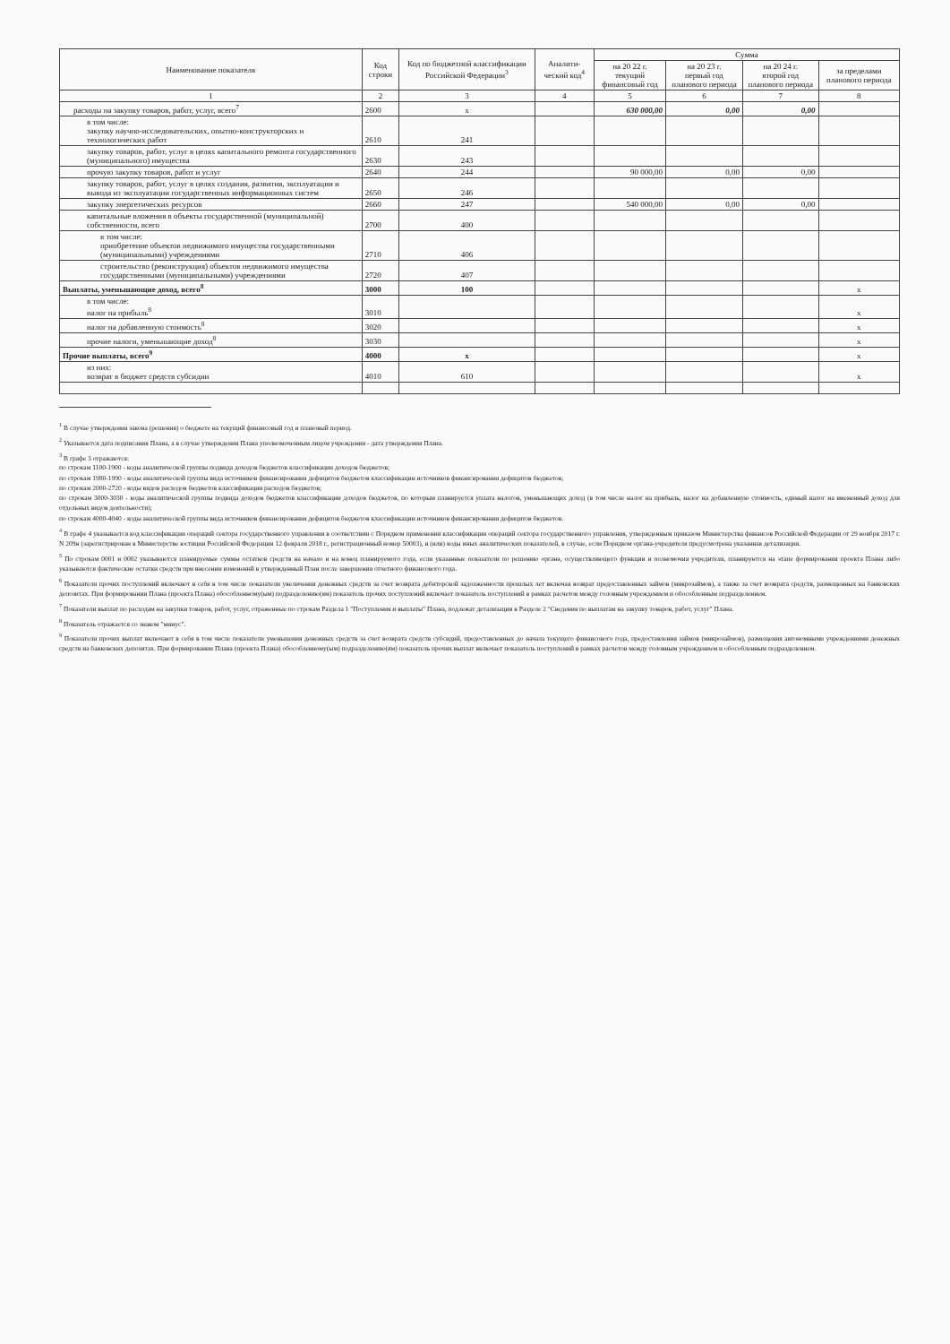| Наименование показателя | Код строки | Код по бюджетной классификации Российской Федерации<sup>3</sup> | Аналити-ческий код<sup>4</sup> | Сумма | | | |
| --- | --- | --- | --- | --- | --- | --- | --- |
| | | | | на 20 22 г. текущий финансовый год | на 20 23 г. первый год планового периода | на 20 24 г. второй год планового периода | за пределами планового периода |
| 1 | 2 | 3 | 4 | 5 | 6 | 7 | 8 |
| расходы на закупку товаров, работ, услуг, всего<sup>7</sup> | 2600 | x | | 630 000,00 | 0,00 | 0,00 | |
| в том числе: закупку научно-исследовательских, опытно-конструкторских и технологических работ | 2610 | 241 | | | | | |
| закупку товаров, работ, услуг в целях капитального ремонта государственного (муниципального) имущества | 2630 | 243 | | | | | |
| прочую закупку товаров, работ и услуг | 2640 | 244 | | 90 000,00 | 0,00 | 0,00 | |
| закупку товаров, работ, услуг в целях создания, развития, эксплуатации и вывода из эксплуатации государственных информационных систем | 2650 | 246 | | | | | |
| закупку энергетических ресурсов | 2660 | 247 | | 540 000,00 | 0,00 | 0,00 | |
| капитальные вложения в объекты государственной (муниципальной) собственности, всего | 2700 | 400 | | | | | |
| в том числе: приобретение объектов недвижимого имущества государственными (муниципальными) учреждениями | 2710 | 406 | | | | | |
| строительство (реконструкция) объектов недвижимого имущества государственными (муниципальными) учреждениями | 2720 | 407 | | | | | |
| Выплаты, уменьшающие доход, всего<sup>8</sup> | 3000 | 100 | | | | | x |
| в том числе: налог на прибыль<sup>8</sup> | 3010 | | | | | | x |
| налог на добавленную стоимость<sup>8</sup> | 3020 | | | | | | x |
| прочие налоги, уменьшающие доход<sup>8</sup> | 3030 | | | | | | x |
| Прочие выплаты, всего<sup>9</sup> | 4000 | x | | | | | x |
| из них: возврат в бюджет средств субсидии | 4010 | 610 | | | | | x |
<sup>1</sup> В случае утверждения закона (решения) о бюджете на текущий финансовый год и плановый период.
<sup>2</sup> Указывается дата подписания Плана, а в случае утверждения Плана уполномоченным лицом учреждения - дата утверждения Плана.
<sup>3</sup> В графе 3 отражаются:
по строкам 1100-1900 - коды аналитической группы подвида доходов бюджетов классификации доходов бюджетов;
по строкам 1980-1990 - коды аналитической группы вида источников финансирования дефицитов бюджетов классификации источников финансирования дефицитов бюджетов;
по строкам 2000-2720 - коды видов расходов бюджетов классификации расходов бюджетов;
по строкам 3000-3030 - коды аналитической группы подвида доходов бюджетов классификации доходов бюджетов, по которым планируется уплата налогов, уменьшающих доход (в том числе налог на прибыль, налог на добавленную стоимость, единый налог на вмененный доход для отдельных видов деятельности);
по строкам 4000-4040 - коды аналитической группы вида источников финансирования дефицитов бюджетов классификации источников финансирования дефицитов бюджетов.
<sup>4</sup> В графе 4 указывается код классификации операций сектора государственного управления в соответствии с Порядком применения классификации операций сектора государственного управления, утвержденным приказом Министерства финансов Российской Федерации от 29 ноября 2017 г. N 209н (зарегистрирован в Министерстве юстиции Российской Федерации 12 февраля 2018 г., регистрационный номер 50003), и (или) коды иных аналитических показателей, в случае, если Порядком органа-учредителя предусмотрена указанная детализация.
<sup>5</sup> По строкам 0001 и 0002 указываются планируемые суммы остатков средств на начало и на конец планируемого года, если указанные показатели по решению органа, осуществляющего функции и полномочия учредителя, планируются на этапе формирования проекта Плана либо указываются фактические остатки средств при внесении изменений в утвержденный План после завершения отчетного финансового года.
<sup>6</sup> Показатели прочих поступлений включают в себя в том числе показатели увеличения денежных средств за счет возврата дебиторской задолженности прошлых лет включая возврат предоставленных займов (микрозаймов), а также за счет возврата средств, размещенных на банковских депозитах. При формировании Плана (проекта Плана) обособленному(ым) подразделению(ям) показатель прочих поступлений включает показатель поступлений в рамках расчетов между головным учреждением и обособленным подразделением.
<sup>7</sup> Показатели выплат по расходам на закупки товаров, работ, услуг, отраженные по строкам Раздела 1 "Поступления и выплаты" Плана, подлежат детализации в Разделе 2 "Сведения по выплатам на закупку товаров, работ, услуг" Плана.
<sup>8</sup> Показатель отражается со знаком "минус".
<sup>9</sup> Показатели прочих выплат включают в себя в том числе показатели уменьшения денежных средств за счет возврата средств субсидий, предоставленных до начала текущего финансового года, предоставления займов (микрозаймов), размещения автономными учреждениями денежных средств на банковских депозитах. При формировании Плана (проекта Плана) обособленному(ым) подразделению(ям) показатель прочих выплат включает показатель поступлений в рамках расчетов между головным учреждением и обособленным подразделением.